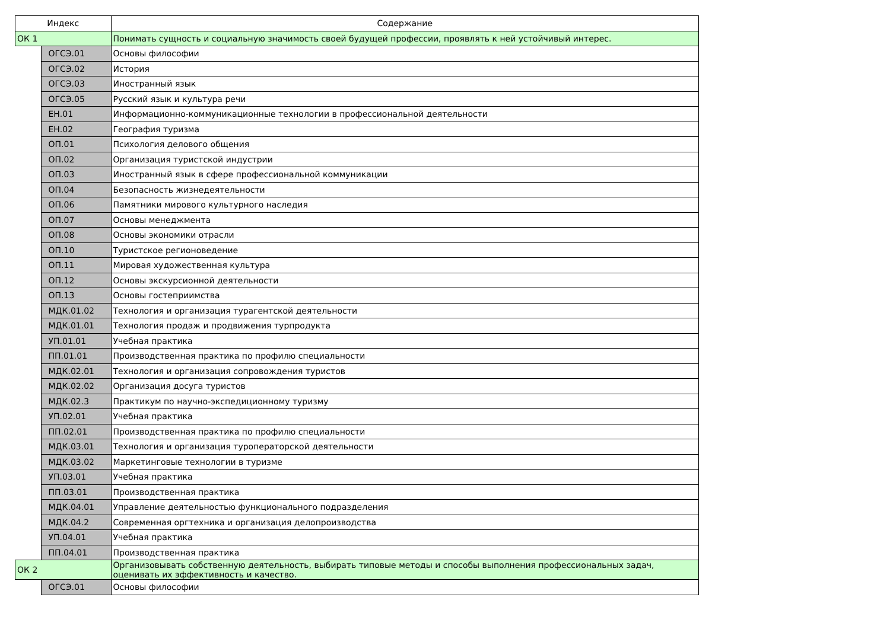| Индекс | | Содержание |
| --- | --- | --- |
| ОК 1 | | Понимать сущность и социальную значимость своей будущей профессии, проявлять к ней устойчивый интерес. |
| | ОГСЭ.01 | Основы философии |
| | ОГСЭ.02 | История |
| | ОГСЭ.03 | Иностранный язык |
| | ОГСЭ.05 | Русский язык и культура речи |
| | ЕН.01 | Информационно-коммуникационные технологии в профессиональной деятельности |
| | ЕН.02 | География туризма |
| | ОП.01 | Психология делового общения |
| | ОП.02 | Организация туристской индустрии |
| | ОП.03 | Иностранный язык в сфере профессиональной коммуникации |
| | ОП.04 | Безопасность жизнедеятельности |
| | ОП.06 | Памятники мирового культурного наследия |
| | ОП.07 | Основы менеджмента |
| | ОП.08 | Основы экономики отрасли |
| | ОП.10 | Туристское регионоведение |
| | ОП.11 | Мировая художественная культура |
| | ОП.12 | Основы экскурсионной деятельности |
| | ОП.13 | Основы гостеприимства |
| | МДК.01.02 | Технология и организация турагентской деятельности |
| | МДК.01.01 | Технология продаж и продвижения турпродукта |
| | УП.01.01 | Учебная практика |
| | ПП.01.01 | Производственная практика по профилю специальности |
| | МДК.02.01 | Технология и организация сопровождения туристов |
| | МДК.02.02 | Организация досуга туристов |
| | МДК.02.3 | Практикум по научно-экспедиционному туризму |
| | УП.02.01 | Учебная практика |
| | ПП.02.01 | Производственная практика по профилю специальности |
| | МДК.03.01 | Технология и организация туроператорской деятельности |
| | МДК.03.02 | Маркетинговые технологии в туризме |
| | УП.03.01 | Учебная практика |
| | ПП.03.01 | Производственная практика |
| | МДК.04.01 | Управление деятельностью функционального подразделения |
| | МДК.04.2 | Современная оргтехника и организация делопроизводства |
| | УП.04.01 | Учебная практика |
| | ПП.04.01 | Производственная практика |
| ОК 2 | | Организовывать собственную деятельность, выбирать типовые методы и способы выполнения профессиональных задач, оценивать их эффективность и качество. |
| | ОГСЭ.01 | Основы философии |